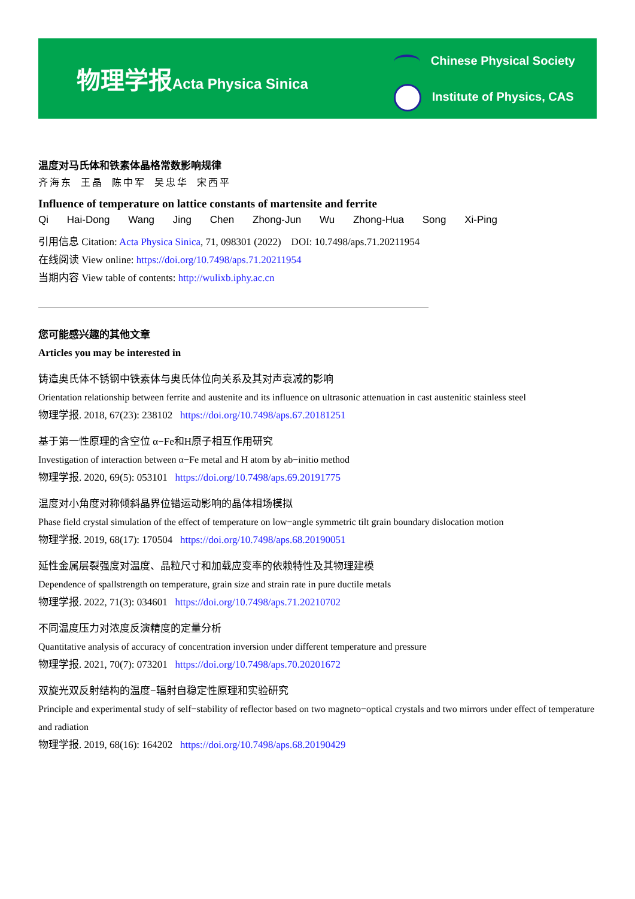物理学报Acta Physica Sinica
Chinese Physical Society
Institute of Physics, CAS
温度对马氏体和铁素体晶格常数影响规律
齐海东 王晶 陈中军 吴忠华 宋西平
Influence of temperature on lattice constants of martensite and ferrite
Qi Hai-Dong Wang Jing Chen Zhong-Jun Wu Zhong-Hua Song Xi-Ping
引用信息 Citation: Acta Physica Sinica, 71, 098301 (2022) DOI: 10.7498/aps.71.20211954
在线阅读 View online: https://doi.org/10.7498/aps.71.20211954
当期内容 View table of contents: http://wulixb.iphy.ac.cn
您可能感兴趣的其他文章
Articles you may be interested in
铸造奥氏体不锈钢中铁素体与奥氏体位向关系及其对声衰减的影响
Orientation relationship between ferrite and austenite and its influence on ultrasonic attenuation in cast austenitic stainless steel
物理学报. 2018, 67(23): 238102 https://doi.org/10.7498/aps.67.20181251
基于第一性原理的含空位 α−Fe和H原子相互作用研究
Investigation of interaction between α−Fe metal and H atom by ab−initio method
物理学报. 2020, 69(5): 053101 https://doi.org/10.7498/aps.69.20191775
温度对小角度对称倾斜晶界位错运动影响的晶体相场模拟
Phase field crystal simulation of the effect of temperature on low−angle symmetric tilt grain boundary dislocation motion
物理学报. 2019, 68(17): 170504 https://doi.org/10.7498/aps.68.20190051
延性金属层裂强度对温度、晶粒尺寸和加载应变率的依赖特性及其物理建模
Dependence of spallstrength on temperature, grain size and strain rate in pure ductile metals
物理学报. 2022, 71(3): 034601 https://doi.org/10.7498/aps.71.20210702
不同温度压力对浓度反演精度的定量分析
Quantitative analysis of accuracy of concentration inversion under different temperature and pressure
物理学报. 2021, 70(7): 073201 https://doi.org/10.7498/aps.70.20201672
双旋光双反射结构的温度−辐射自稳定性原理和实验研究
Principle and experimental study of self−stability of reflector based on two magneto−optical crystals and two mirrors under effect of temperature and radiation
物理学报. 2019, 68(16): 164202 https://doi.org/10.7498/aps.68.20190429